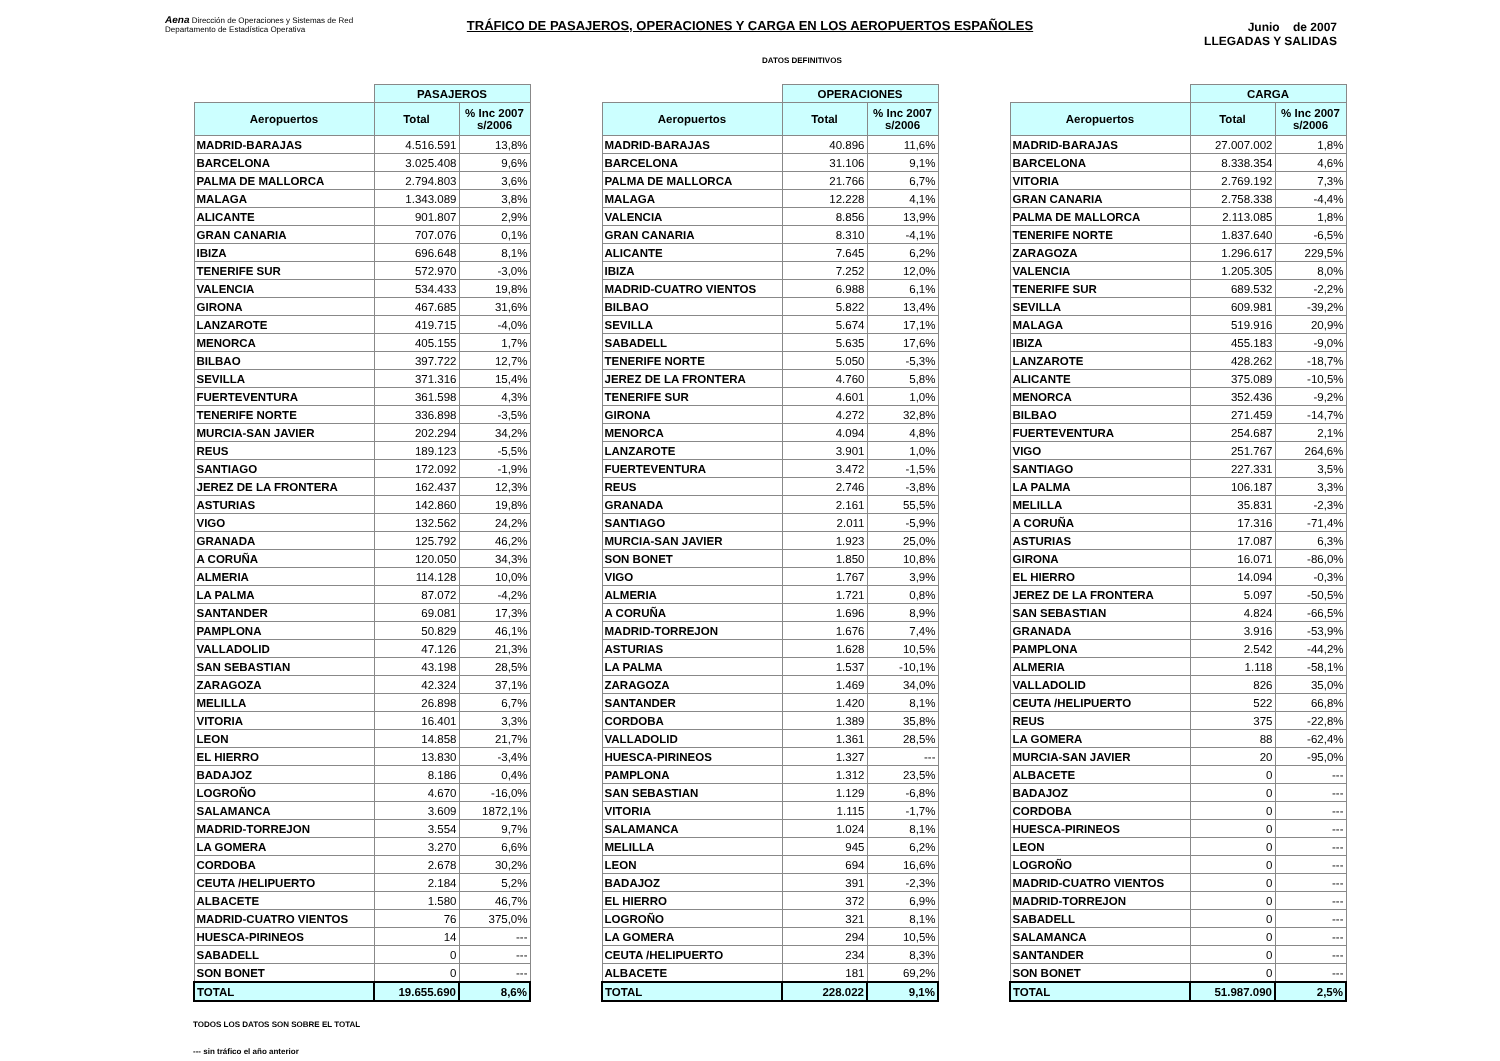Aena Dirección de Operaciones y Sistemas de Red
Departamento de Estadística Operativa
TRÁFICO DE PASAJEROS, OPERACIONES Y CARGA EN LOS AEROPUERTOS ESPAÑOLES Junio de 2007
LLEGADAS Y SALIDAS
DATOS DEFINITIVOS
| | PASAJEROS | |
| --- | --- | --- |
| Aeropuertos | Total | % Inc 2007 s/2006 |
| MADRID-BARAJAS | 4.516.591 | 13,8% |
| BARCELONA | 3.025.408 | 9,6% |
| PALMA DE MALLORCA | 2.794.803 | 3,6% |
| MALAGA | 1.343.089 | 3,8% |
| ALICANTE | 901.807 | 2,9% |
| GRAN CANARIA | 707.076 | 0,1% |
| IBIZA | 696.648 | 8,1% |
| TENERIFE SUR | 572.970 | -3,0% |
| VALENCIA | 534.433 | 19,8% |
| GIRONA | 467.685 | 31,6% |
| LANZAROTE | 419.715 | -4,0% |
| MENORCA | 405.155 | 1,7% |
| BILBAO | 397.722 | 12,7% |
| SEVILLA | 371.316 | 15,4% |
| FUERTEVENTURA | 361.598 | 4,3% |
| TENERIFE NORTE | 336.898 | -3,5% |
| MURCIA-SAN JAVIER | 202.294 | 34,2% |
| REUS | 189.123 | -5,5% |
| SANTIAGO | 172.092 | -1,9% |
| JEREZ DE LA FRONTERA | 162.437 | 12,3% |
| ASTURIAS | 142.860 | 19,8% |
| VIGO | 132.562 | 24,2% |
| GRANADA | 125.792 | 46,2% |
| A CORUÑA | 120.050 | 34,3% |
| ALMERIA | 114.128 | 10,0% |
| LA PALMA | 87.072 | -4,2% |
| SANTANDER | 69.081 | 17,3% |
| PAMPLONA | 50.829 | 46,1% |
| VALLADOLID | 47.126 | 21,3% |
| SAN SEBASTIAN | 43.198 | 28,5% |
| ZARAGOZA | 42.324 | 37,1% |
| MELILLA | 26.898 | 6,7% |
| VITORIA | 16.401 | 3,3% |
| LEON | 14.858 | 21,7% |
| EL HIERRO | 13.830 | -3,4% |
| BADAJOZ | 8.186 | 0,4% |
| LOGROÑO | 4.670 | -16,0% |
| SALAMANCA | 3.609 | 1872,1% |
| MADRID-TORREJON | 3.554 | 9,7% |
| LA GOMERA | 3.270 | 6,6% |
| CORDOBA | 2.678 | 30,2% |
| CEUTA /HELIPUERTO | 2.184 | 5,2% |
| ALBACETE | 1.580 | 46,7% |
| MADRID-CUATRO VIENTOS | 76 | 375,0% |
| HUESCA-PIRINEOS | 14 | --- |
| SABADELL | 0 | --- |
| SON BONET | 0 | --- |
| TOTAL | 19.655.690 | 8,6% |
| | OPERACIONES | |
| --- | --- | --- |
| Aeropuertos | Total | % Inc 2007 s/2006 |
| MADRID-BARAJAS | 40.896 | 11,6% |
| BARCELONA | 31.106 | 9,1% |
| PALMA DE MALLORCA | 21.766 | 6,7% |
| MALAGA | 12.228 | 4,1% |
| VALENCIA | 8.856 | 13,9% |
| GRAN CANARIA | 8.310 | -4,1% |
| ALICANTE | 7.645 | 6,2% |
| IBIZA | 7.252 | 12,0% |
| MADRID-CUATRO VIENTOS | 6.988 | 6,1% |
| BILBAO | 5.822 | 13,4% |
| SEVILLA | 5.674 | 17,1% |
| SABADELL | 5.635 | 17,6% |
| TENERIFE NORTE | 5.050 | -5,3% |
| JEREZ DE LA FRONTERA | 4.760 | 5,8% |
| TENERIFE SUR | 4.601 | 1,0% |
| GIRONA | 4.272 | 32,8% |
| MENORCA | 4.094 | 4,8% |
| LANZAROTE | 3.901 | 1,0% |
| FUERTEVENTURA | 3.472 | -1,5% |
| REUS | 2.746 | -3,8% |
| GRANADA | 2.161 | 55,5% |
| SANTIAGO | 2.011 | -5,9% |
| MURCIA-SAN JAVIER | 1.923 | 25,0% |
| SON BONET | 1.850 | 10,8% |
| VIGO | 1.767 | 3,9% |
| ALMERIA | 1.721 | 0,8% |
| A CORUÑA | 1.696 | 8,9% |
| MADRID-TORREJON | 1.676 | 7,4% |
| ASTURIAS | 1.628 | 10,5% |
| LA PALMA | 1.537 | -10,1% |
| ZARAGOZA | 1.469 | 34,0% |
| SANTANDER | 1.420 | 8,1% |
| CORDOBA | 1.389 | 35,8% |
| VALLADOLID | 1.361 | 28,5% |
| HUESCA-PIRINEOS | 1.327 | --- |
| PAMPLONA | 1.312 | 23,5% |
| SAN SEBASTIAN | 1.129 | -6,8% |
| VITORIA | 1.115 | -1,7% |
| SALAMANCA | 1.024 | 8,1% |
| MELILLA | 945 | 6,2% |
| LEON | 694 | 16,6% |
| BADAJOZ | 391 | -2,3% |
| EL HIERRO | 372 | 6,9% |
| LOGROÑO | 321 | 8,1% |
| LA GOMERA | 294 | 10,5% |
| CEUTA /HELIPUERTO | 234 | 8,3% |
| ALBACETE | 181 | 69,2% |
| TOTAL | 228.022 | 9,1% |
| | CARGA | |
| --- | --- | --- |
| Aeropuertos | Total | % Inc 2007 s/2006 |
| MADRID-BARAJAS | 27.007.002 | 1,8% |
| BARCELONA | 8.338.354 | 4,6% |
| VITORIA | 2.769.192 | 7,3% |
| GRAN CANARIA | 2.758.338 | -4,4% |
| PALMA DE MALLORCA | 2.113.085 | 1,8% |
| TENERIFE NORTE | 1.837.640 | -6,5% |
| ZARAGOZA | 1.296.617 | 229,5% |
| VALENCIA | 1.205.305 | 8,0% |
| TENERIFE SUR | 689.532 | -2,2% |
| SEVILLA | 609.981 | -39,2% |
| MALAGA | 519.916 | 20,9% |
| IBIZA | 455.183 | -9,0% |
| LANZAROTE | 428.262 | -18,7% |
| ALICANTE | 375.089 | -10,5% |
| MENORCA | 352.436 | -9,2% |
| BILBAO | 271.459 | -14,7% |
| FUERTEVENTURA | 254.687 | 2,1% |
| VIGO | 251.767 | 264,6% |
| SANTIAGO | 227.331 | 3,5% |
| LA PALMA | 106.187 | 3,3% |
| MELILLA | 35.831 | -2,3% |
| A CORUÑA | 17.316 | -71,4% |
| ASTURIAS | 17.087 | 6,3% |
| GIRONA | 16.071 | -86,0% |
| EL HIERRO | 14.094 | -0,3% |
| JEREZ DE LA FRONTERA | 5.097 | -50,5% |
| SAN SEBASTIAN | 4.824 | -66,5% |
| GRANADA | 3.916 | -53,9% |
| PAMPLONA | 2.542 | -44,2% |
| ALMERIA | 1.118 | -58,1% |
| VALLADOLID | 826 | 35,0% |
| CEUTA /HELIPUERTO | 522 | 66,8% |
| REUS | 375 | -22,8% |
| LA GOMERA | 88 | -62,4% |
| MURCIA-SAN JAVIER | 20 | -95,0% |
| ALBACETE | 0 | --- |
| BADAJOZ | 0 | --- |
| CORDOBA | 0 | --- |
| HUESCA-PIRINEOS | 0 | --- |
| LEON | 0 | --- |
| LOGROÑO | 0 | --- |
| MADRID-CUATRO VIENTOS | 0 | --- |
| MADRID-TORREJON | 0 | --- |
| SABADELL | 0 | --- |
| SALAMANCA | 0 | --- |
| SANTANDER | 0 | --- |
| SON BONET | 0 | --- |
| TOTAL | 51.987.090 | 2,5% |
TODOS LOS DATOS SON SOBRE EL TOTAL
--- sin tráfico el año anterior